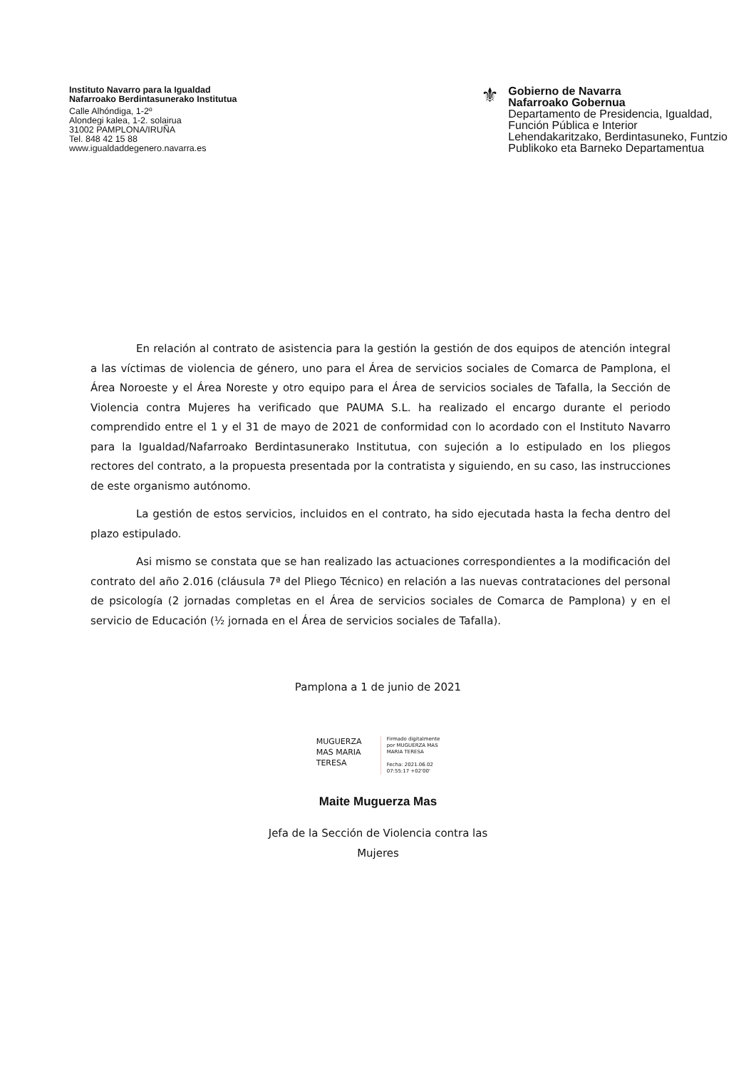Instituto Navarro para la Igualdad
Nafarroako Berdintasunerako Institutua
Calle Alhóndiga, 1-2º
Alondegi kalea, 1-2. solairua
31002 PAMPLONA/IRUÑA
Tel. 848 42 15 88
www.igualdaddegenero.navarra.es
⚜
Gobierno de Navarra
Nafarroako Gobernua
Departamento de Presidencia, Igualdad,
Función Pública e Interior
Lehendakaritzako, Berdintasuneko, Funtzio
Publikoko eta Barneko Departamentua
En relación al contrato de asistencia para la gestión la gestión de dos equipos de atención integral a las víctimas de violencia de género, uno para el Área de servicios sociales de Comarca de Pamplona, el Área Noroeste y el Área Noreste y otro equipo para el Área de servicios sociales de Tafalla, la Sección de Violencia contra Mujeres ha verificado que PAUMA S.L. ha realizado el encargo durante el periodo comprendido entre el 1 y el 31 de mayo de 2021 de conformidad con lo acordado con el Instituto Navarro para la Igualdad/Nafarroako Berdintasunerako Institutua, con sujeción a lo estipulado en los pliegos rectores del contrato, a la propuesta presentada por la contratista y siguiendo, en su caso, las instrucciones de este organismo autónomo.
La gestión de estos servicios, incluidos en el contrato, ha sido ejecutada hasta la fecha dentro del plazo estipulado.
Asi mismo se constata que se han realizado las actuaciones correspondientes a la modificación del contrato del año 2.016 (cláusula 7ª del Pliego Técnico) en relación a las nuevas contrataciones del personal de psicología (2 jornadas completas en el Área de servicios sociales de Comarca de Pamplona) y en el servicio de Educación (½ jornada en el Área de servicios sociales de Tafalla).
Pamplona a 1 de junio de 2021
MUGUERZA
MAS MARIA
TERESA
Firmado digitalmente
por MUGUERZA MAS
MARIA TERESA
Fecha: 2021.06.02
07:55:17 +02'00'
Maite Muguerza Mas
Jefa de la Sección de Violencia contra las
Mujeres